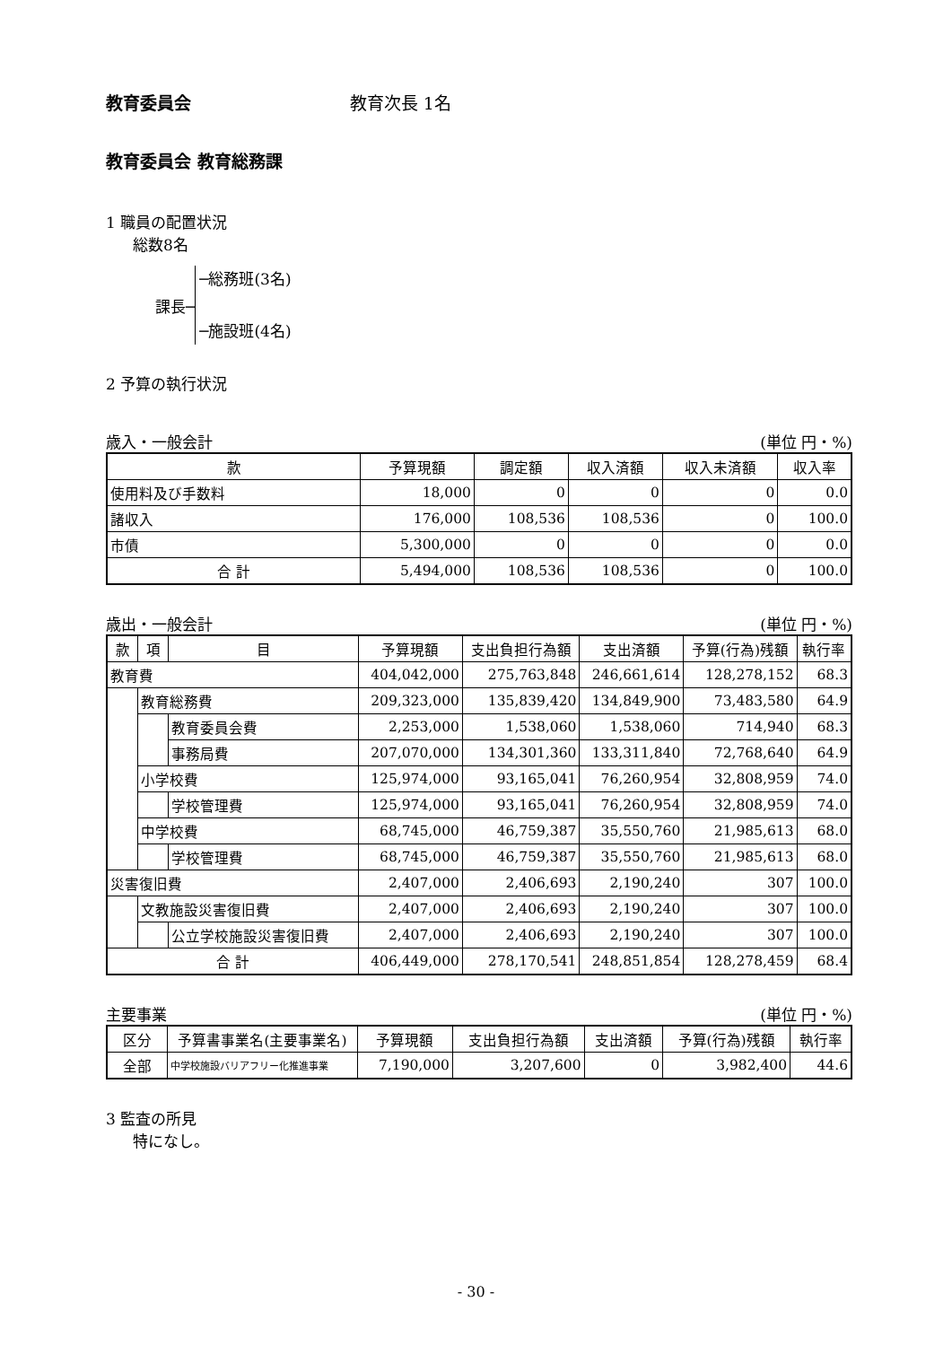教育委員会 教育次長 1名
教育委員会 教育総務課
1 職員の配置状況
総数8名
課長─
─総務班(3名)
─施設班(4名)
2 予算の執行状況
歳入・一般会計 (単位 円・%)
| 款 | 予算現額 | 調定額 | 収入済額 | 収入未済額 | 収入率 |
| --- | --- | --- | --- | --- | --- |
| 使用料及び手数料 | 18,000 | 0 | 0 | 0 | 0.0 |
| 諸収入 | 176,000 | 108,536 | 108,536 | 0 | 100.0 |
| 市債 | 5,300,000 | 0 | 0 | 0 | 0.0 |
| 合 計 | 5,494,000 | 108,536 | 108,536 | 0 | 100.0 |
歳出・一般会計 (単位 円・%)
| 款 | 項 | 目 | 予算現額 | 支出負担行為額 | 支出済額 | 予算(行為)残額 | 執行率 |
| --- | --- | --- | --- | --- | --- | --- | --- |
| 教育費 | | | 404,042,000 | 275,763,848 | 246,661,614 | 128,278,152 | 68.3 |
| | 教育総務費 | | 209,323,000 | 135,839,420 | 134,849,900 | 73,483,580 | 64.9 |
| | | 教育委員会費 | 2,253,000 | 1,538,060 | 1,538,060 | 714,940 | 68.3 |
| | | 事務局費 | 207,070,000 | 134,301,360 | 133,311,840 | 72,768,640 | 64.9 |
| | 小学校費 | | 125,974,000 | 93,165,041 | 76,260,954 | 32,808,959 | 74.0 |
| | | 学校管理費 | 125,974,000 | 93,165,041 | 76,260,954 | 32,808,959 | 74.0 |
| | 中学校費 | | 68,745,000 | 46,759,387 | 35,550,760 | 21,985,613 | 68.0 |
| | | 学校管理費 | 68,745,000 | 46,759,387 | 35,550,760 | 21,985,613 | 68.0 |
| 災害復旧費 | | | 2,407,000 | 2,406,693 | 2,190,240 | 307 | 100.0 |
| | 文教施設災害復旧費 | | 2,407,000 | 2,406,693 | 2,190,240 | 307 | 100.0 |
| | | 公立学校施設災害復旧費 | 2,407,000 | 2,406,693 | 2,190,240 | 307 | 100.0 |
| 合 計 | | | 406,449,000 | 278,170,541 | 248,851,854 | 128,278,459 | 68.4 |
主要事業 (単位 円・%)
| 区分 | 予算書事業名(主要事業名) | 予算現額 | 支出負担行為額 | 支出済額 | 予算(行為)残額 | 執行率 |
| --- | --- | --- | --- | --- | --- | --- |
| 全部 | 中学校施設バリアフリー化推進事業 | 7,190,000 | 3,207,600 | 0 | 3,982,400 | 44.6 |
3 監査の所見
特になし。
- 30 -